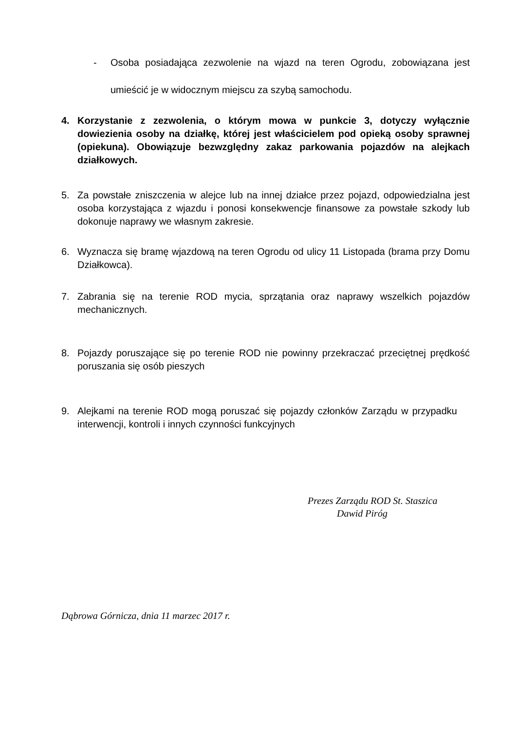- Osoba posiadająca zezwolenie na wjazd na teren Ogrodu, zobowiązana jest umieścić je w widocznym miejscu za szybą samochodu.
4. Korzystanie z zezwolenia, o którym mowa w punkcie 3, dotyczy wyłącznie dowiezienia osoby na działkę, której jest właścicielem pod opieką osoby sprawnej (opiekuna). Obowiązuje bezwzględny zakaz parkowania pojazdów na alejkach działkowych.
5. Za powstałe zniszczenia w alejce lub na innej działce przez pojazd, odpowiedzialna jest osoba korzystająca z wjazdu i ponosi konsekwencje finansowe za powstałe szkody lub dokonuje naprawy we własnym zakresie.
6. Wyznacza się bramę wjazdową na teren Ogrodu od ulicy 11 Listopada (brama przy Domu Działkowca).
7. Zabrania się na terenie ROD mycia, sprzątania oraz naprawy wszelkich pojazdów mechanicznych.
8. Pojazdy poruszające się po terenie ROD nie powinny przekraczać przeciętnej prędkość poruszania się osób pieszych
9. Alejkami na terenie ROD mogą poruszać się pojazdy członków Zarządu w przypadku interwencji, kontroli i innych czynności funkcyjnych
Prezes Zarządu ROD St. Staszica
Dawid Piróg
Dąbrowa Górnicza, dnia 11 marzec 2017 r.